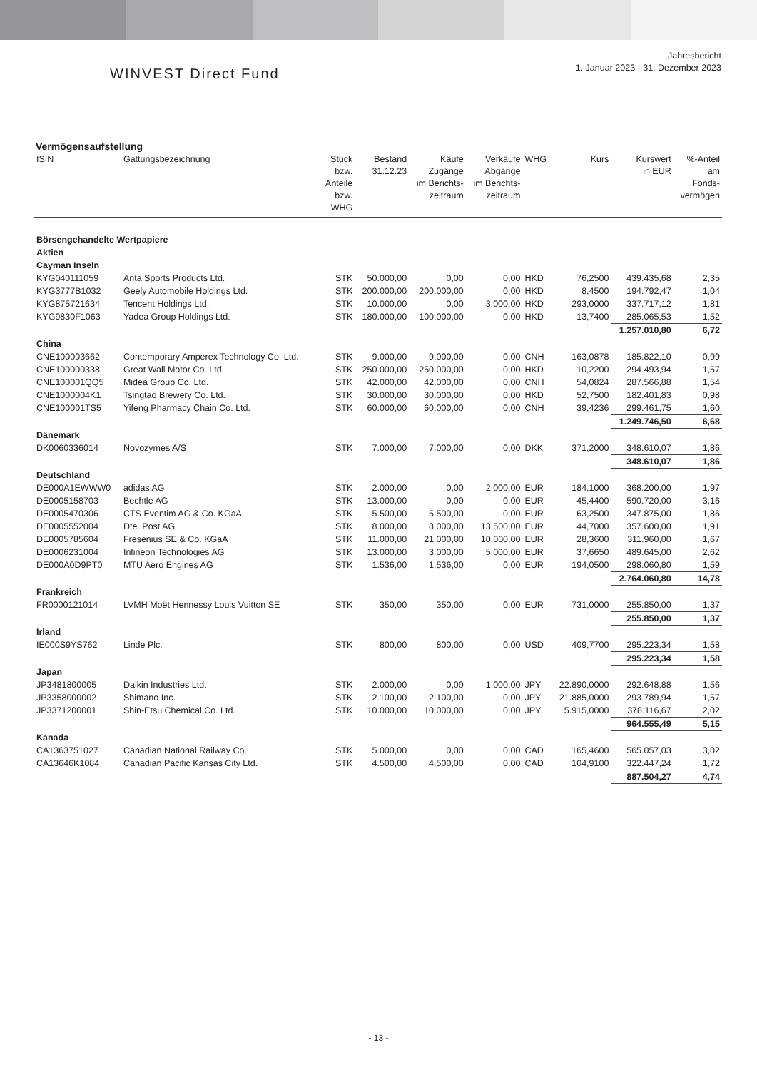WINVEST Direct Fund
Jahresbericht
1. Januar 2023 - 31. Dezember 2023
Vermögensaufstellung
| ISIN | Gattungsbezeichnung | Stück bzw. Anteile bzw. WHG | Bestand 31.12.23 | Käufe Zugänge im Berichts- zeitraum | Verkäufe Abgänge im Berichts- zeitraum | WHG | Kurs | Kurswert in EUR | %-Anteil am Fonds- vermögen |
| --- | --- | --- | --- | --- | --- | --- | --- | --- | --- |
| Börsengehandelte Wertpapiere | | | | | | | | | |
| Aktien | | | | | | | | | |
| Cayman Inseln | | | | | | | | | |
| KYG040111059 | Anta Sports Products Ltd. | STK | 50.000,00 | 0,00 | 0,00 | HKD | 76,2500 | 439.435,68 | 2,35 |
| KYG3777B1032 | Geely Automobile Holdings Ltd. | STK | 200.000,00 | 200.000,00 | 0,00 | HKD | 8,4500 | 194.792,47 | 1,04 |
| KYG875721634 | Tencent Holdings Ltd. | STK | 10.000,00 | 0,00 | 3.000,00 | HKD | 293,0000 | 337.717,12 | 1,81 |
| KYG9830F1063 | Yadea Group Holdings Ltd. | STK | 180.000,00 | 100.000,00 | 0,00 | HKD | 13,7400 | 285.065,53 | 1,52 |
| | | | | | | | | 1.257.010,80 | 6,72 |
| China | | | | | | | | | |
| CNE100003662 | Contemporary Amperex Technology Co. Ltd. | STK | 9.000,00 | 9.000,00 | 0,00 | CNH | 163,0878 | 185.822,10 | 0,99 |
| CNE100000338 | Great Wall Motor Co. Ltd. | STK | 250.000,00 | 250.000,00 | 0,00 | HKD | 10,2200 | 294.493,94 | 1,57 |
| CNE100001QQ5 | Midea Group Co. Ltd. | STK | 42.000,00 | 42.000,00 | 0,00 | CNH | 54,0824 | 287.566,88 | 1,54 |
| CNE1000004K1 | Tsingtao Brewery Co. Ltd. | STK | 30.000,00 | 30.000,00 | 0,00 | HKD | 52,7500 | 182.401,83 | 0,98 |
| CNE100001TS5 | Yifeng Pharmacy Chain Co. Ltd. | STK | 60.000,00 | 60.000,00 | 0,00 | CNH | 39,4236 | 299.461,75 | 1,60 |
| | | | | | | | | 1.249.746,50 | 6,68 |
| Dänemark | | | | | | | | | |
| DK0060336014 | Novozymes A/S | STK | 7.000,00 | 7.000,00 | 0,00 | DKK | 371,2000 | 348.610,07 | 1,86 |
| | | | | | | | | 348.610,07 | 1,86 |
| Deutschland | | | | | | | | | |
| DE000A1EWWW0 | adidas AG | STK | 2.000,00 | 0,00 | 2.000,00 | EUR | 184,1000 | 368.200,00 | 1,97 |
| DE0005158703 | Bechtle AG | STK | 13.000,00 | 0,00 | 0,00 | EUR | 45,4400 | 590.720,00 | 3,16 |
| DE0005470306 | CTS Eventim AG & Co. KGaA | STK | 5.500,00 | 5.500,00 | 0,00 | EUR | 63,2500 | 347.875,00 | 1,86 |
| DE0005552004 | Dte. Post AG | STK | 8.000,00 | 8.000,00 | 13.500,00 | EUR | 44,7000 | 357.600,00 | 1,91 |
| DE0005785604 | Fresenius SE & Co. KGaA | STK | 11.000,00 | 21.000,00 | 10.000,00 | EUR | 28,3600 | 311.960,00 | 1,67 |
| DE0006231004 | Infineon Technologies AG | STK | 13.000,00 | 3.000,00 | 5.000,00 | EUR | 37,6650 | 489.645,00 | 2,62 |
| DE000A0D9PT0 | MTU Aero Engines AG | STK | 1.536,00 | 1.536,00 | 0,00 | EUR | 194,0500 | 298.060,80 | 1,59 |
| | | | | | | | | 2.764.060,80 | 14,78 |
| Frankreich | | | | | | | | | |
| FR0000121014 | LVMH Moët Hennessy Louis Vuitton SE | STK | 350,00 | 350,00 | 0,00 | EUR | 731,0000 | 255.850,00 | 1,37 |
| | | | | | | | | 255.850,00 | 1,37 |
| Irland | | | | | | | | | |
| IE000S9YS762 | Linde Plc. | STK | 800,00 | 800,00 | 0,00 | USD | 409,7700 | 295.223,34 | 1,58 |
| | | | | | | | | 295.223,34 | 1,58 |
| Japan | | | | | | | | | |
| JP3481800005 | Daikin Industries Ltd. | STK | 2.000,00 | 0,00 | 1.000,00 | JPY | 22.890,0000 | 292.648,88 | 1,56 |
| JP3358000002 | Shimano Inc. | STK | 2.100,00 | 2.100,00 | 0,00 | JPY | 21.885,0000 | 293.789,94 | 1,57 |
| JP3371200001 | Shin-Etsu Chemical Co. Ltd. | STK | 10.000,00 | 10.000,00 | 0,00 | JPY | 5.915,0000 | 378.116,67 | 2,02 |
| | | | | | | | | 964.555,49 | 5,15 |
| Kanada | | | | | | | | | |
| CA1363751027 | Canadian National Railway Co. | STK | 5.000,00 | 0,00 | 0,00 | CAD | 165,4600 | 565.057,03 | 3,02 |
| CA13646K1084 | Canadian Pacific Kansas City Ltd. | STK | 4.500,00 | 4.500,00 | 0,00 | CAD | 104,9100 | 322.447,24 | 1,72 |
| | | | | | | | | 887.504,27 | 4,74 |
- 13 -